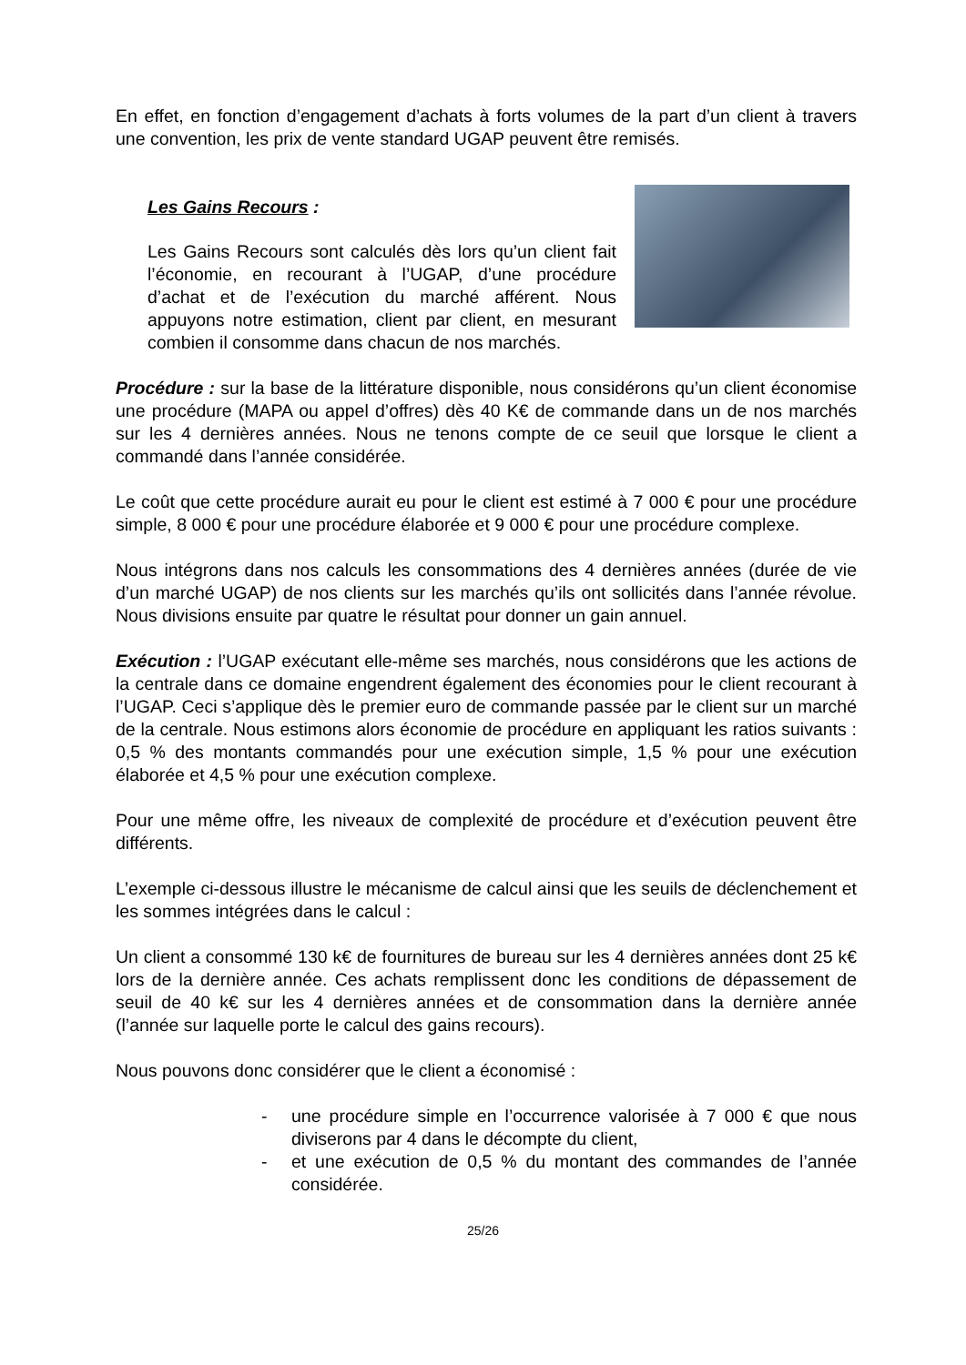En effet, en fonction d’engagement d’achats à forts volumes de la part d’un client à travers une convention, les prix de vente standard UGAP peuvent être remisés.
Les Gains Recours :
Les Gains Recours sont calculés dès lors qu’un client fait l’économie, en recourant à l’UGAP, d’une procédure d’achat et de l’exécution du marché afférent. Nous appuyons notre estimation, client par client, en mesurant combien il consomme dans chacun de nos marchés.
Procédure : sur la base de la littérature disponible, nous considérons qu’un client économise une procédure (MAPA ou appel d’offres) dès 40 K€ de commande dans un de nos marchés sur les 4 dernières années. Nous ne tenons compte de ce seuil que lorsque le client a commandé dans l’année considérée.
Le coût que cette procédure aurait eu pour le client est estimé à 7 000 € pour une procédure simple, 8 000 € pour une procédure élaborée et 9 000 € pour une procédure complexe.
Nous intégrons dans nos calculs les consommations des 4 dernières années (durée de vie d’un marché UGAP) de nos clients sur les marchés qu’ils ont sollicités dans l’année révolue. Nous divisions ensuite par quatre le résultat pour donner un gain annuel.
Exécution : l’UGAP exécutant elle-même ses marchés, nous considérons que les actions de la centrale dans ce domaine engendrent également des économies pour le client recourant à l’UGAP. Ceci s’applique dès le premier euro de commande passée par le client sur un marché de la centrale. Nous estimons alors économie de procédure en appliquant les ratios suivants : 0,5 % des montants commandés pour une exécution simple, 1,5 % pour une exécution élaborée et 4,5 % pour une exécution complexe.
Pour une même offre, les niveaux de complexité de procédure et d’exécution peuvent être différents.
L’exemple ci-dessous illustre le mécanisme de calcul ainsi que les seuils de déclenchement et les sommes intégrées dans le calcul :
Un client a consommé 130 k€ de fournitures de bureau sur les 4 dernières années dont 25 k€ lors de la dernière année. Ces achats remplissent donc les conditions de dépassement de seuil de 40 k€ sur les 4 dernières années et de consommation dans la dernière année (l’année sur laquelle porte le calcul des gains recours).
Nous pouvons donc considérer que le client a économisé :
- une procédure simple en l’occurrence valorisée à 7 000 € que nous diviserons par 4 dans le décompte du client,
- et une exécution de 0,5 % du montant des commandes de l’année considérée.
25/26